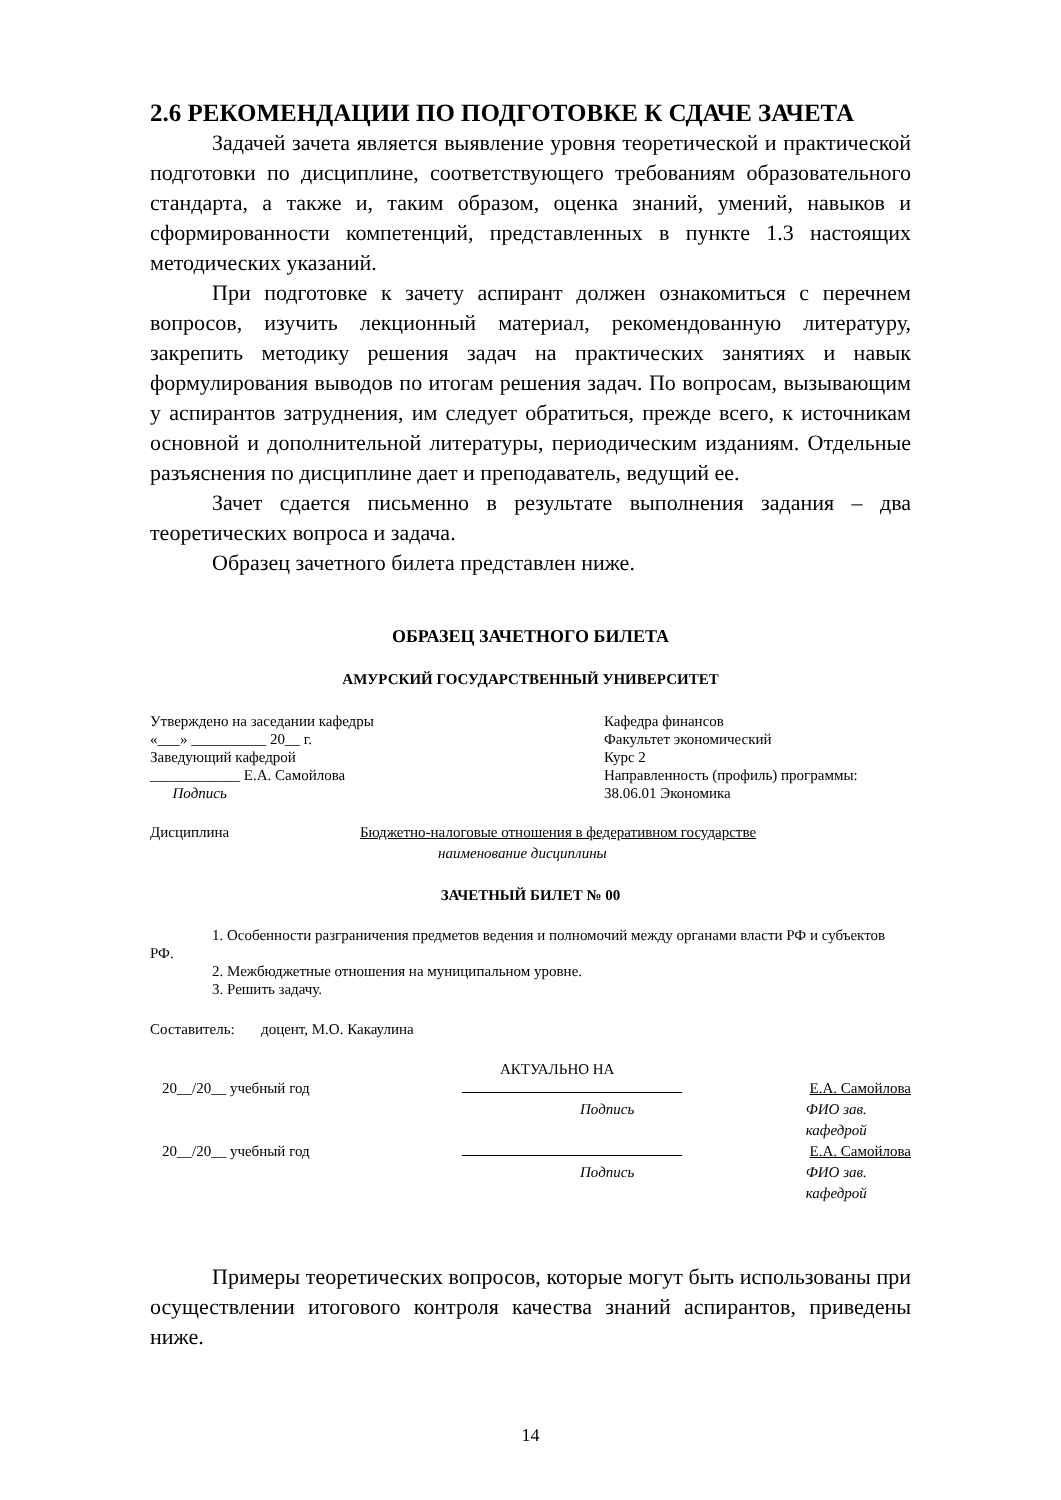2.6 РЕКОМЕНДАЦИИ ПО ПОДГОТОВКЕ К СДАЧЕ ЗАЧЕТА
Задачей зачета является выявление уровня теоретической и практической подготовки по дисциплине, соответствующего требованиям образовательного стандарта, а также и, таким образом, оценка знаний, умений, навыков и сформированности компетенций, представленных в пункте 1.3 настоящих методических указаний.
При подготовке к зачету аспирант должен ознакомиться с перечнем вопросов, изучить лекционный материал, рекомендованную литературу, закрепить методику решения задач на практических занятиях и навык формулирования выводов по итогам решения задач. По вопросам, вызывающим у аспирантов затруднения, им следует обратиться, прежде всего, к источникам основной и дополнительной литературы, периодическим изданиям. Отдельные разъяснения по дисциплине дает и преподаватель, ведущий ее.
Зачет сдается письменно в результате выполнения задания – два теоретических вопроса и задача.
Образец зачетного билета представлен ниже.
ОБРАЗЕЦ ЗАЧЕТНОГО БИЛЕТА
АМУРСКИЙ ГОСУДАРСТВЕННЫЙ УНИВЕРСИТЕТ
Утверждено на заседании кафедры
«___» __________ 20__ г.
Заведующий кафедрой
____________ Е.А. Самойлова
Подпись
Кафедра финансов
Факультет экономический
Курс 2
Направленность (профиль) программы:
38.06.01 Экономика
Дисциплина Бюджетно-налоговые отношения в федеративном государстве
наименование дисциплины
ЗАЧЕТНЫЙ БИЛЕТ № 00
1. Особенности разграничения предметов ведения и полномочий между органами власти РФ и субъектов РФ.
2. Межбюджетные отношения на муниципальном уровне.
3. Решить задачу.
Составитель: доцент, М.О. Какаулина
АКТУАЛЬНО НА
20__/20__ учебный год Е.А. Самойлова
Подпись ФИО зав. кафедрой
20__/20__ учебный год Е.А. Самойлова
Подпись ФИО зав. кафедрой
Примеры теоретических вопросов, которые могут быть использованы при осуществлении итогового контроля качества знаний аспирантов, приведены ниже.
14